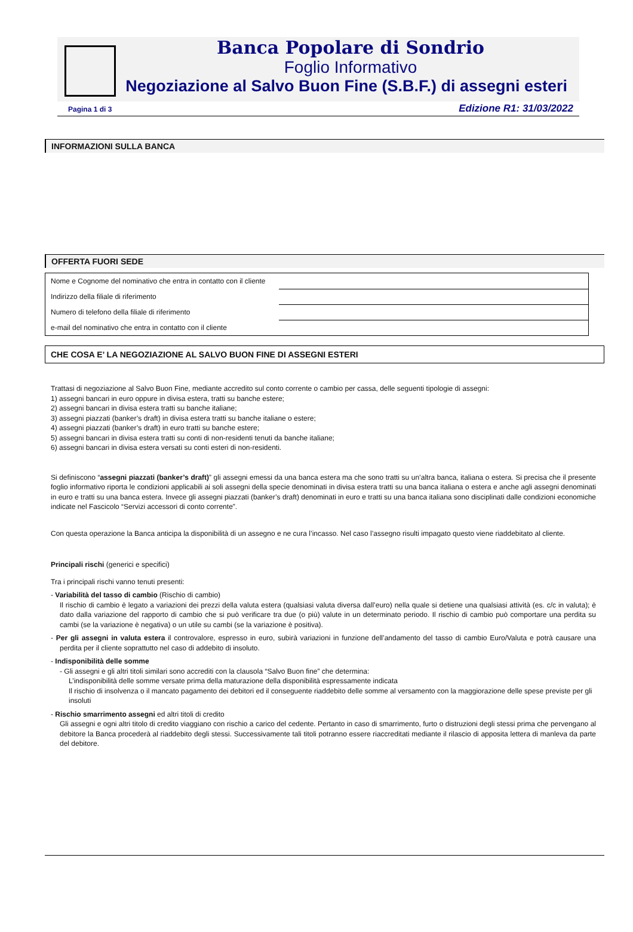Banca Popolare di Sondrio
Foglio Informativo
Negoziazione al Salvo Buon Fine (S.B.F.) di assegni esteri
Pagina 1 di 3 Edizione R1: 31/03/2022
INFORMAZIONI SULLA BANCA
OFFERTA FUORI SEDE
| Nome e Cognome del nominativo che entra in contatto con il cliente | |
| Indirizzo della filiale di riferimento | |
| Numero di telefono della filiale di riferimento | |
| e-mail del nominativo che entra in contatto con il cliente | |
CHE COSA E’ LA NEGOZIAZIONE AL SALVO BUON FINE DI ASSEGNI ESTERI
Trattasi di negoziazione al Salvo Buon Fine, mediante accredito sul conto corrente o cambio per cassa, delle seguenti tipologie di assegni:
1) assegni bancari in euro oppure in divisa estera, tratti su banche estere;
2) assegni bancari in divisa estera tratti su banche italiane;
3) assegni piazzati (banker’s draft) in divisa estera tratti su banche italiane o estere;
4) assegni piazzati (banker’s draft) in euro tratti su banche estere;
5) assegni bancari in divisa estera tratti su conti di non-residenti tenuti da banche italiane;
6) assegni bancari in divisa estera versati su conti esteri di non-residenti.
Si definiscono “assegni piazzati (banker’s draft)” gli assegni emessi da una banca estera ma che sono tratti su un’altra banca, italiana o estera. Si precisa che il presente foglio informativo riporta le condizioni applicabili ai soli assegni della specie denominati in divisa estera tratti su una banca italiana o estera e anche agli assegni denominati in euro e tratti su una banca estera. Invece gli assegni piazzati (banker’s draft) denominati in euro e tratti su una banca italiana sono disciplinati dalle condizioni economiche indicate nel Fascicolo “Servizi accessori di conto corrente”.
Con questa operazione la Banca anticipa la disponibilità di un assegno e ne cura l’incasso. Nel caso l’assegno risulti impagato questo viene riaddebitato al cliente.
Principali rischi (generici e specifici)
Tra i principali rischi vanno tenuti presenti:
- Variabilità del tasso di cambio (Rischio di cambio)
Il rischio di cambio è legato a variazioni dei prezzi della valuta estera (qualsiasi valuta diversa dall’euro) nella quale si detiene una qualsiasi attività (es. c/c in valuta); è dato dalla variazione del rapporto di cambio che si può verificare tra due (o più) valute in un determinato periodo. Il rischio di cambio può comportare una perdita su cambi (se la variazione è negativa) o un utile su cambi (se la variazione è positiva).
- Per gli assegni in valuta estera il controvalore, espresso in euro, subirà variazioni in funzione dell’andamento del tasso di cambio Euro/Valuta e potrà causare una perdita per il cliente soprattutto nel caso di addebito di insoluto.
- Indisponibilità delle somme
- Gli assegni e gli altri titoli similari sono accrediti con la clausola “Salvo Buon fine” che determina:
L’indisponibilità delle somme versate prima della maturazione della disponibilità espressamente indicata
Il rischio di insolvenza o il mancato pagamento dei debitori ed il conseguente riaddebito delle somme al versamento con la maggiorazione delle spese previste per gli insoluti
- Rischio smarrimento assegni ed altri titoli di credito
Gli assegni e ogni altri titolo di credito viaggiano con rischio a carico del cedente. Pertanto in caso di smarrimento, furto o distruzioni degli stessi prima che pervengano al debitore la Banca procederà al riaddebito degli stessi. Successivamente tali titoli potranno essere riaccreditati mediante il rilascio di apposita lettera di manleva da parte del debitore.